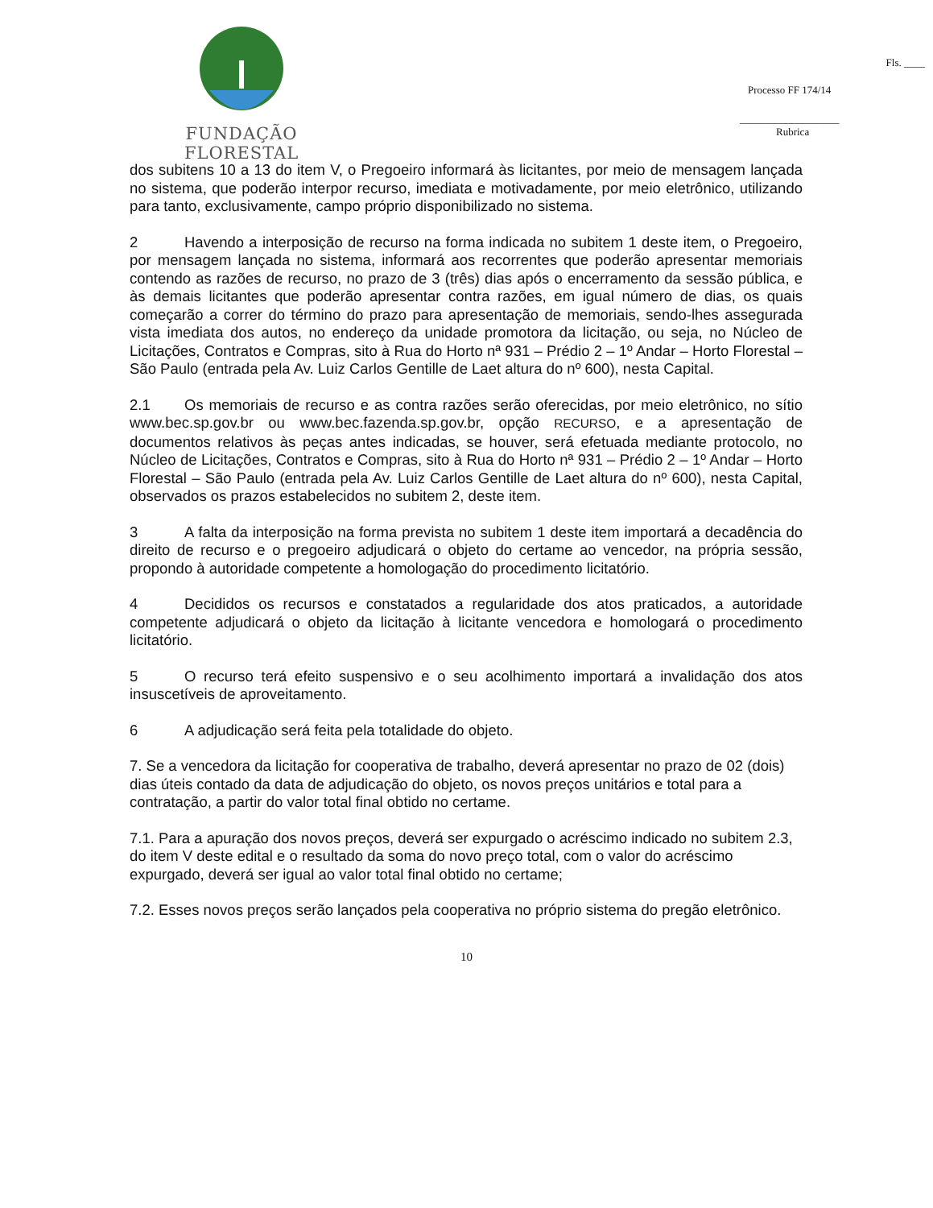FUNDAÇÃO FLORESTAL
Fls. ____
Processo FF 174/14
___________________
Rubrica
dos subitens 10 a 13 do item V, o Pregoeiro informará às licitantes, por meio de mensagem lançada no sistema, que poderão interpor recurso, imediata e motivadamente, por meio eletrônico, utilizando para tanto, exclusivamente, campo próprio disponibilizado no sistema.
2 Havendo a interposição de recurso na forma indicada no subitem 1 deste item, o Pregoeiro, por mensagem lançada no sistema, informará aos recorrentes que poderão apresentar memoriais contendo as razões de recurso, no prazo de 3 (três) dias após o encerramento da sessão pública, e às demais licitantes que poderão apresentar contra razões, em igual número de dias, os quais começarão a correr do término do prazo para apresentação de memoriais, sendo-lhes assegurada vista imediata dos autos, no endereço da unidade promotora da licitação, ou seja, no Núcleo de Licitações, Contratos e Compras, sito à Rua do Horto nª 931 – Prédio 2 – 1º Andar – Horto Florestal – São Paulo (entrada pela Av. Luiz Carlos Gentille de Laet altura do nº 600), nesta Capital.
2.1 Os memoriais de recurso e as contra razões serão oferecidas, por meio eletrônico, no sítio www.bec.sp.gov.br ou www.bec.fazenda.sp.gov.br, opção RECURSO, e a apresentação de documentos relativos às peças antes indicadas, se houver, será efetuada mediante protocolo, no Núcleo de Licitações, Contratos e Compras, sito à Rua do Horto nª 931 – Prédio 2 – 1º Andar – Horto Florestal – São Paulo (entrada pela Av. Luiz Carlos Gentille de Laet altura do nº 600), nesta Capital, observados os prazos estabelecidos no subitem 2, deste item.
3 A falta da interposição na forma prevista no subitem 1 deste item importará a decadência do direito de recurso e o pregoeiro adjudicará o objeto do certame ao vencedor, na própria sessão, propondo à autoridade competente a homologação do procedimento licitatório.
4 Decididos os recursos e constatados a regularidade dos atos praticados, a autoridade competente adjudicará o objeto da licitação à licitante vencedora e homologará o procedimento licitatório.
5 O recurso terá efeito suspensivo e o seu acolhimento importará a invalidação dos atos insuscetíveis de aproveitamento.
6 A adjudicação será feita pela totalidade do objeto.
7. Se a vencedora da licitação for cooperativa de trabalho, deverá apresentar no prazo de 02 (dois) dias úteis contado da data de adjudicação do objeto, os novos preços unitários e total para a contratação, a partir do valor total final obtido no certame.
7.1. Para a apuração dos novos preços, deverá ser expurgado o acréscimo indicado no subitem 2.3, do item V deste edital e o resultado da soma do novo preço total, com o valor do acréscimo expurgado, deverá ser igual ao valor total final obtido no certame;
7.2. Esses novos preços serão lançados pela cooperativa no próprio sistema do pregão eletrônico.
10